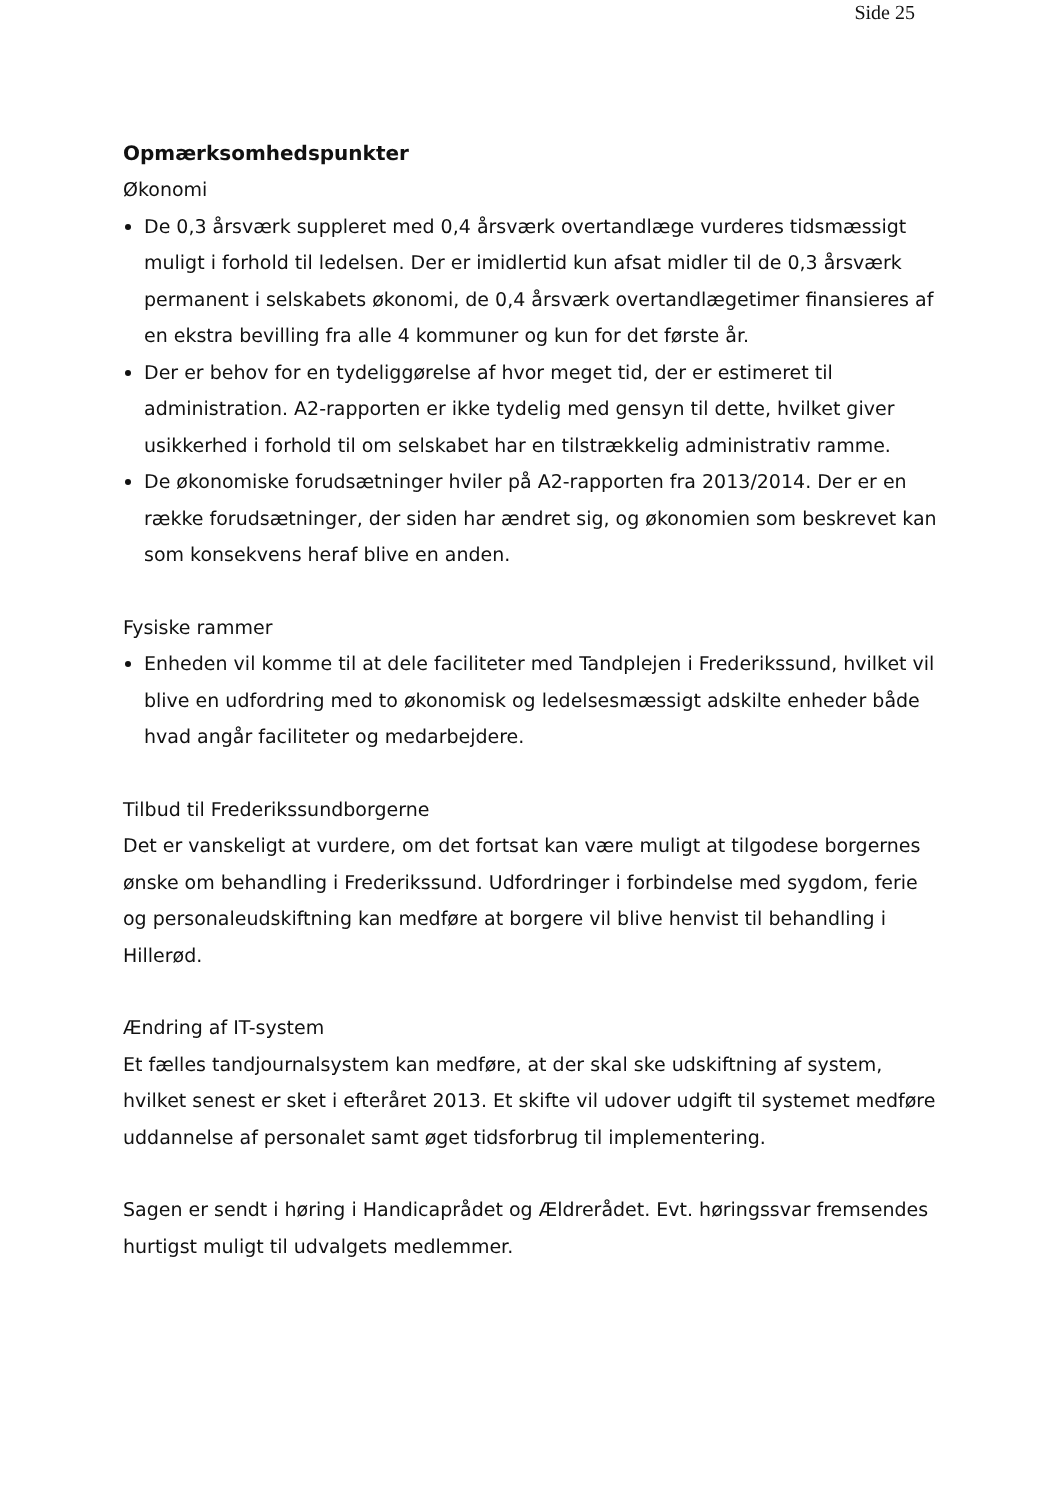Side 25
Opmærksomhedspunkter
Økonomi
De 0,3 årsværk suppleret med 0,4 årsværk overtandlæge vurderes tidsmæssigt muligt i forhold til ledelsen. Der er imidlertid kun afsat midler til de 0,3 årsværk permanent i selskabets økonomi, de 0,4 årsværk overtandlægetimer finansieres af en ekstra bevilling fra alle 4 kommuner og kun for det første år.
Der er behov for en tydeliggørelse af hvor meget tid, der er estimeret til administration. A2-rapporten er ikke tydelig med gensyn til dette, hvilket giver usikkerhed i forhold til om selskabet har en tilstrækkelig administrativ ramme.
De økonomiske forudsætninger hviler på A2-rapporten fra 2013/2014. Der er en række forudsætninger, der siden har ændret sig, og økonomien som beskrevet kan som konsekvens heraf blive en anden.
Fysiske rammer
Enheden vil komme til at dele faciliteter med Tandplejen i Frederikssund, hvilket vil blive en udfordring med to økonomisk og ledelsesmæssigt adskilte enheder både hvad angår faciliteter og medarbejdere.
Tilbud til Frederikssundborgerne
Det er vanskeligt at vurdere, om det fortsat kan være muligt at tilgodese borgernes ønske om behandling i Frederikssund. Udfordringer i forbindelse med sygdom, ferie og personaleudskiftning kan medføre at borgere vil blive henvist til behandling i Hillerød.
Ændring af IT-system
Et fælles tandjournalsystem kan medføre, at der skal ske udskiftning af system, hvilket senest er sket i efteråret 2013. Et skifte vil udover udgift til systemet medføre uddannelse af personalet samt øget tidsforbrug til implementering.
Sagen er sendt i høring i Handicaprådet og Ældrerådet. Evt. høringssvar fremsendes hurtigst muligt til udvalgets medlemmer.